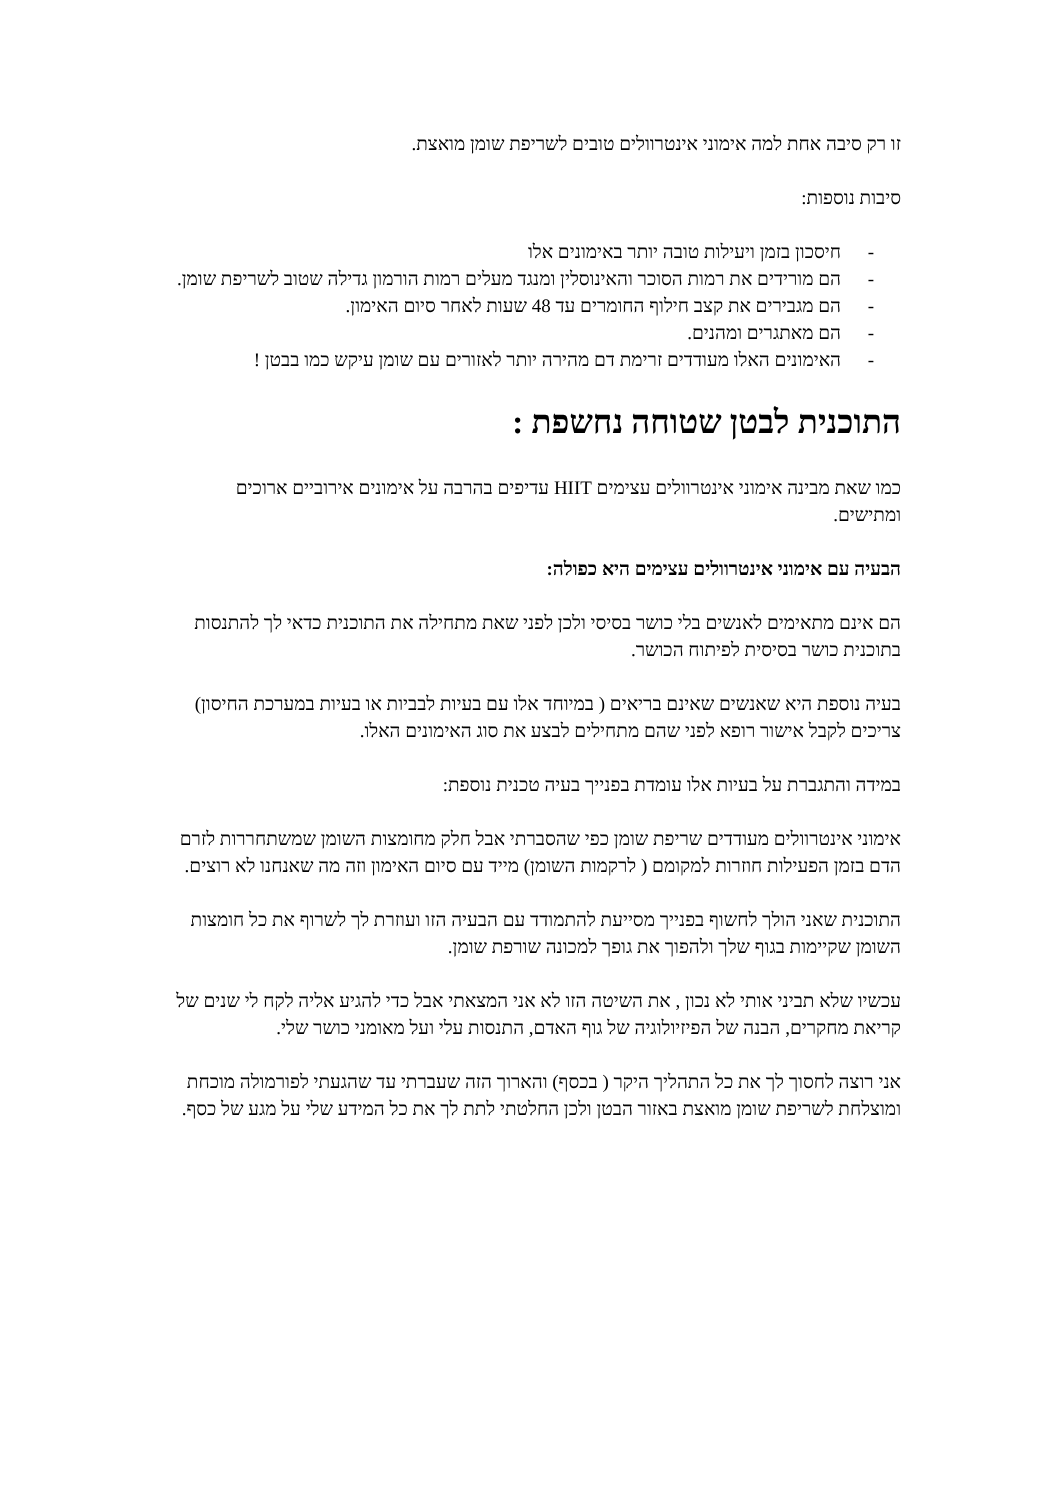זו רק סיבה אחת למה אימוני אינטרוולים טובים לשריפת שומן מואצת.
סיבות נוספות:
- חיסכון בזמן ויעילות טובה יותר באימונים אלו
- הם מורידים את רמות הסוכר והאינוסלין ומנגד מעלים רמות הורמון גדילה שטוב לשריפת שומן.
- הם מגבירים את קצב חילוף החומרים עד 48 שעות לאחר סיום האימון.
- הם מאתגרים ומהנים.
- האימונים האלו מעודדים זרימת דם מהירה יותר לאזורים עם שומן עיקש כמו בבטן !
התוכנית לבטן שטוחה נחשפת :
כמו שאת מבינה אימוני אינטרוולים עצימים HIIT עדיפים בהרבה על אימונים אירוביים ארוכים ומתישים.
הבעיה עם אימוני אינטרוולים עצימים היא כפולה:
הם אינם מתאימים לאנשים בלי כושר בסיסי ולכן לפני שאת מתחילה את התוכנית כדאי לך להתנסות בתוכנית כושר בסיסית לפיתוח הכושר.
בעיה נוספת היא שאנשים שאינם בריאים ( במיוחד אלו עם בעיות לבביות או בעיות במערכת החיסון) צריכים לקבל אישור רופא לפני שהם מתחילים לבצע את סוג האימונים האלו.
במידה והתגברת על בעיות אלו עומדת בפנייך בעיה טכנית נוספת:
אימוני אינטרוולים מעודדים שריפת שומן כפי שהסברתי אבל חלק מחומצות השומן שמשתחררות לזרם הדם בזמן הפעילות חוזרות למקומם ( לרקמות השומן) מייד עם סיום האימון וזה מה שאנחנו לא רוצים.
התוכנית שאני הולך לחשוף בפנייך מסייעת להתמודד עם הבעיה הזו ועוזרת לך לשרוף את כל חומצות השומן שקיימות בגוף שלך ולהפוך את גופך למכונה שורפת שומן.
עכשיו שלא תביני אותי לא נכון , את השיטה הזו לא אני המצאתי אבל כדי להגיע אליה לקח לי שנים של קריאת מחקרים, הבנה של הפיזיולוגיה של גוף האדם, התנסות עלי ועל מאומני כושר שלי.
אני רוצה לחסוך לך את כל התהליך היקר ( בכסף) והארוך הזה שעברתי עד שהגעתי לפורמולה מוכחת ומוצלחת לשריפת שומן מואצת באזור הבטן ולכן החלטתי לתת לך את כל המידע שלי על מגע של כסף.